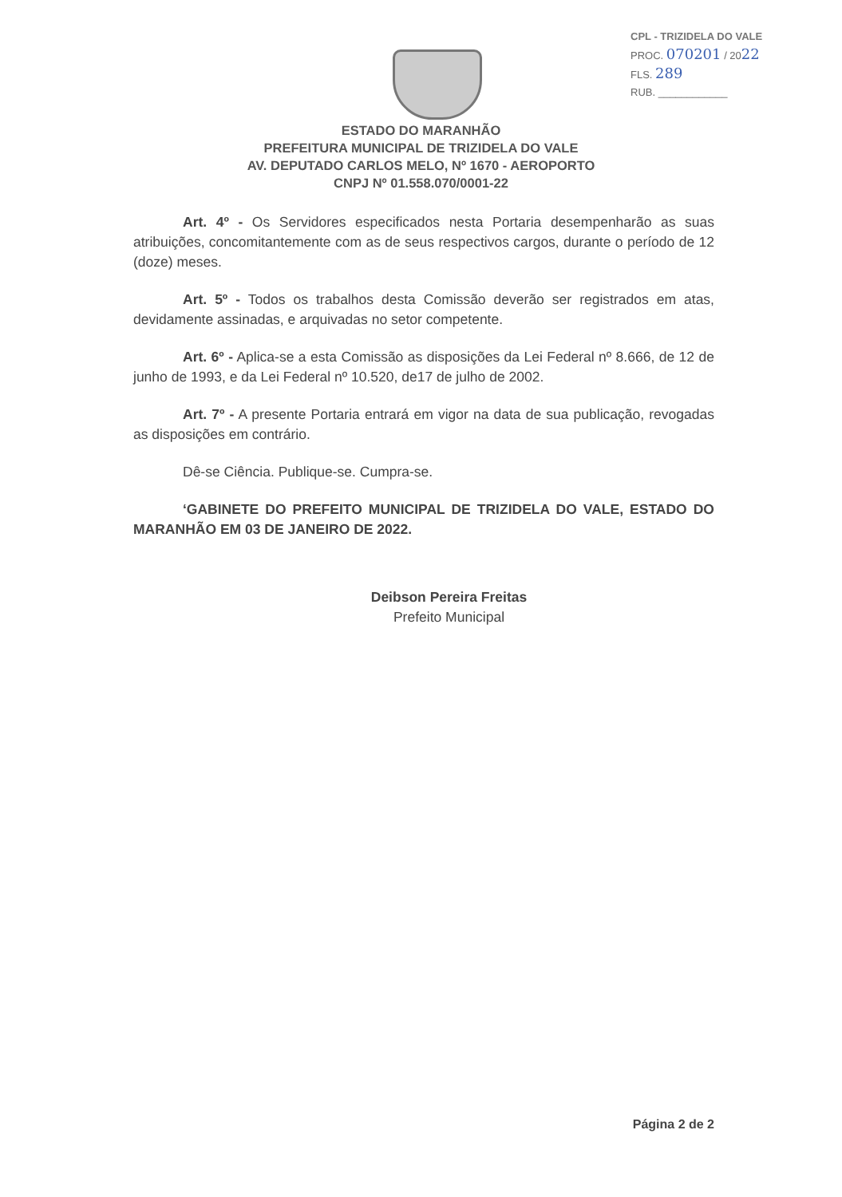CPL - TRIZIDELA DO VALE
PROC. 070201 / 2022
FLS. 289
RUB. ____________
ESTADO DO MARANHÃO
PREFEITURA MUNICIPAL DE TRIZIDELA DO VALE
AV. DEPUTADO CARLOS MELO, Nº 1670 - AEROPORTO
CNPJ Nº 01.558.070/0001-22
Art. 4º - Os Servidores especificados nesta Portaria desempenharão as suas atribuições, concomitantemente com as de seus respectivos cargos, durante o período de 12 (doze) meses.
Art. 5º - Todos os trabalhos desta Comissão deverão ser registrados em atas, devidamente assinadas, e arquivadas no setor competente.
Art. 6º - Aplica-se a esta Comissão as disposições da Lei Federal nº 8.666, de 12 de junho de 1993, e da Lei Federal nº 10.520, de17 de julho de 2002.
Art. 7º - A presente Portaria entrará em vigor na data de sua publicação, revogadas as disposições em contrário.
Dê-se Ciência. Publique-se. Cumpra-se.
‘GABINETE DO PREFEITO MUNICIPAL DE TRIZIDELA DO VALE, ESTADO DO MARANHÃO EM 03 DE JANEIRO DE 2022.
Deibson Pereira Freitas
Prefeito Municipal
Página 2 de 2